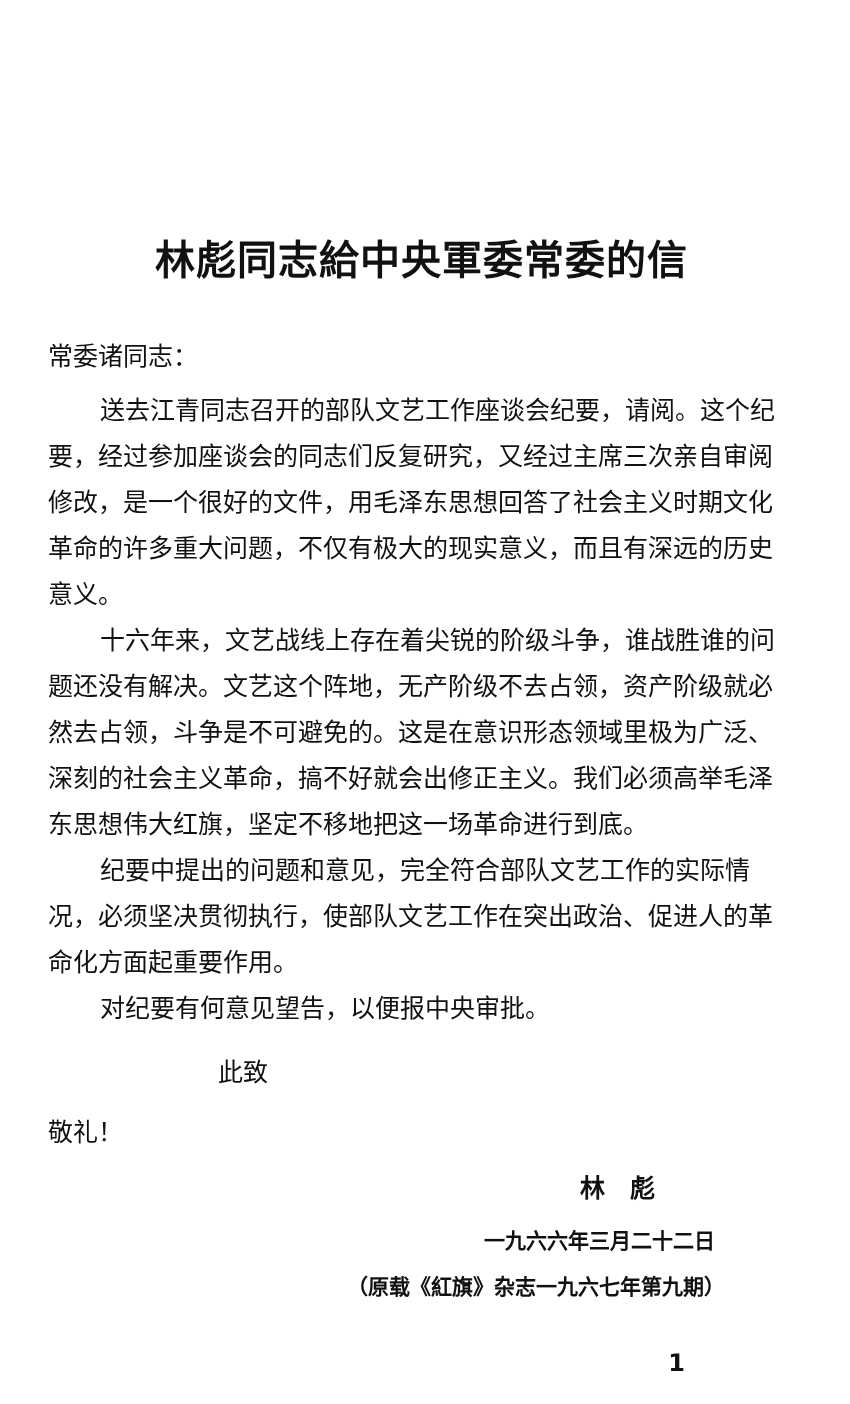林彪同志給中央軍委常委的信
常委诸同志：
送去江青同志召开的部队文艺工作座谈会纪要，请阅。这个纪要，经过参加座谈会的同志们反复研究，又经过主席三次亲自审阅修改，是一个很好的文件，用毛泽东思想回答了社会主义时期文化革命的许多重大问题，不仅有极大的现实意义，而且有深远的历史意义。
十六年来，文艺战线上存在着尖锐的阶级斗争，谁战胜谁的问题还没有解决。文艺这个阵地，无产阶级不去占领，资产阶级就必然去占领，斗争是不可避免的。这是在意识形态领域里极为广泛、深刻的社会主义革命，搞不好就会出修正主义。我们必须高举毛泽东思想伟大红旗，坚定不移地把这一场革命进行到底。
纪要中提出的问题和意见，完全符合部队文艺工作的实际情况，必须坚决贯彻执行，使部队文艺工作在突出政治、促进人的革命化方面起重要作用。
对纪要有何意见望告，以便报中央审批。
此致
敬礼！
林　彪
一九六六年三月二十二日
（原载《紅旗》杂志一九六七年第九期）
1